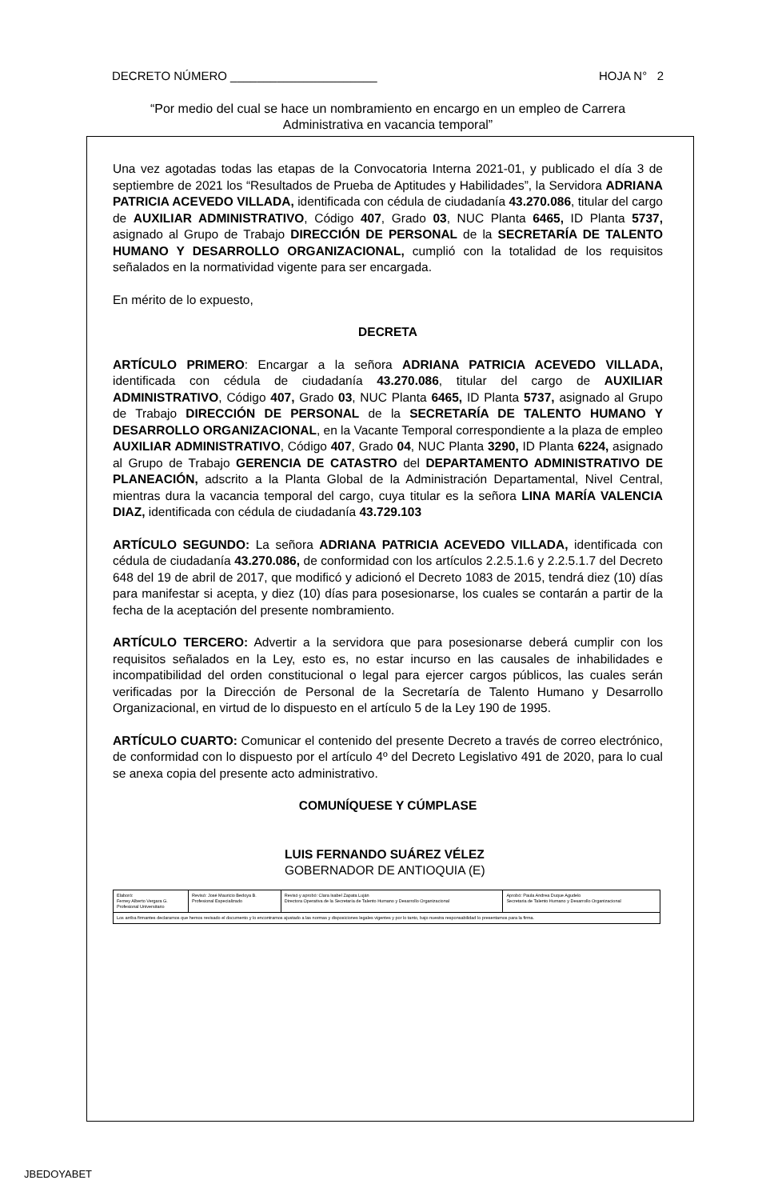DECRETO NÚMERO ______________________ HOJA N° 2
“Por medio del cual se hace un nombramiento en encargo en un empleo de Carrera Administrativa en vacancia temporal”
Una vez agotadas todas las etapas de la Convocatoria Interna 2021-01, y publicado el día 3 de septiembre de 2021 los “Resultados de Prueba de Aptitudes y Habilidades”, la Servidora ADRIANA PATRICIA ACEVEDO VILLADA, identificada con cédula de ciudadanía 43.270.086, titular del cargo de AUXILIAR ADMINISTRATIVO, Código 407, Grado 03, NUC Planta 6465, ID Planta 5737, asignado al Grupo de Trabajo DIRECCIÓN DE PERSONAL de la SECRETARÍA DE TALENTO HUMANO Y DESARROLLO ORGANIZACIONAL, cumplió con la totalidad de los requisitos señalados en la normatividad vigente para ser encargada.
En mérito de lo expuesto,
DECRETA
ARTÍCULO PRIMERO: Encargar a la señora ADRIANA PATRICIA ACEVEDO VILLADA, identificada con cédula de ciudadanía 43.270.086, titular del cargo de AUXILIAR ADMINISTRATIVO, Código 407, Grado 03, NUC Planta 6465, ID Planta 5737, asignado al Grupo de Trabajo DIRECCIÓN DE PERSONAL de la SECRETARÍA DE TALENTO HUMANO Y DESARROLLO ORGANIZACIONAL, en la Vacante Temporal correspondiente a la plaza de empleo AUXILIAR ADMINISTRATIVO, Código 407, Grado 04, NUC Planta 3290, ID Planta 6224, asignado al Grupo de Trabajo GERENCIA DE CATASTRO del DEPARTAMENTO ADMINISTRATIVO DE PLANEACIÓN, adscrito a la Planta Global de la Administración Departamental, Nivel Central, mientras dura la vacancia temporal del cargo, cuya titular es la señora LINA MARÍA VALENCIA DIAZ, identificada con cédula de ciudadanía 43.729.103
ARTÍCULO SEGUNDO: La señora ADRIANA PATRICIA ACEVEDO VILLADA, identificada con cédula de ciudadanía 43.270.086, de conformidad con los artículos 2.2.5.1.6 y 2.2.5.1.7 del Decreto 648 del 19 de abril de 2017, que modificó y adicionó el Decreto 1083 de 2015, tendrá diez (10) días para manifestar si acepta, y diez (10) días para posesionarse, los cuales se contarán a partir de la fecha de la aceptación del presente nombramiento.
ARTÍCULO TERCERO: Advertir a la servidora que para posesionarse deberá cumplir con los requisitos señalados en la Ley, esto es, no estar incurso en las causales de inhabilidades e incompatibilidad del orden constitucional o legal para ejercer cargos públicos, las cuales serán verificadas por la Dirección de Personal de la Secretaría de Talento Humano y Desarrollo Organizacional, en virtud de lo dispuesto en el artículo 5 de la Ley 190 de 1995.
ARTÍCULO CUARTO: Comunicar el contenido del presente Decreto a través de correo electrónico, de conformidad con lo dispuesto por el artículo 4º del Decreto Legislativo 491 de 2020, para lo cual se anexa copia del presente acto administrativo.
COMUNÍQUESE Y CÚMPLASE
LUIS FERNANDO SUÁREZ VÉLEZ
GOBERNADOR DE ANTIOQUIA (E)
| Elaboró: Ferney Alberto Vergara G. Profesional Universitario | Revisó: José Mauricio Bedoya B. Profesional Especializado | Revisó y aprobó: Clara Isabel Zapata Luján Directora Operativa de la Secretaría de Talento Humano y Desarrollo Organizacional | Aprobó: Paula Andrea Duque Agudelo Secretaria de Talento Humano y Desarrollo Organizacional |
| Los arriba firmantes declaramos que hemos revisado el documento y lo encontramos ajustado a las normas y disposiciones legales vigentes y por lo tanto, bajo nuestra responsabilidad lo presentamos para la firma. | | | |
JBEDOYABET